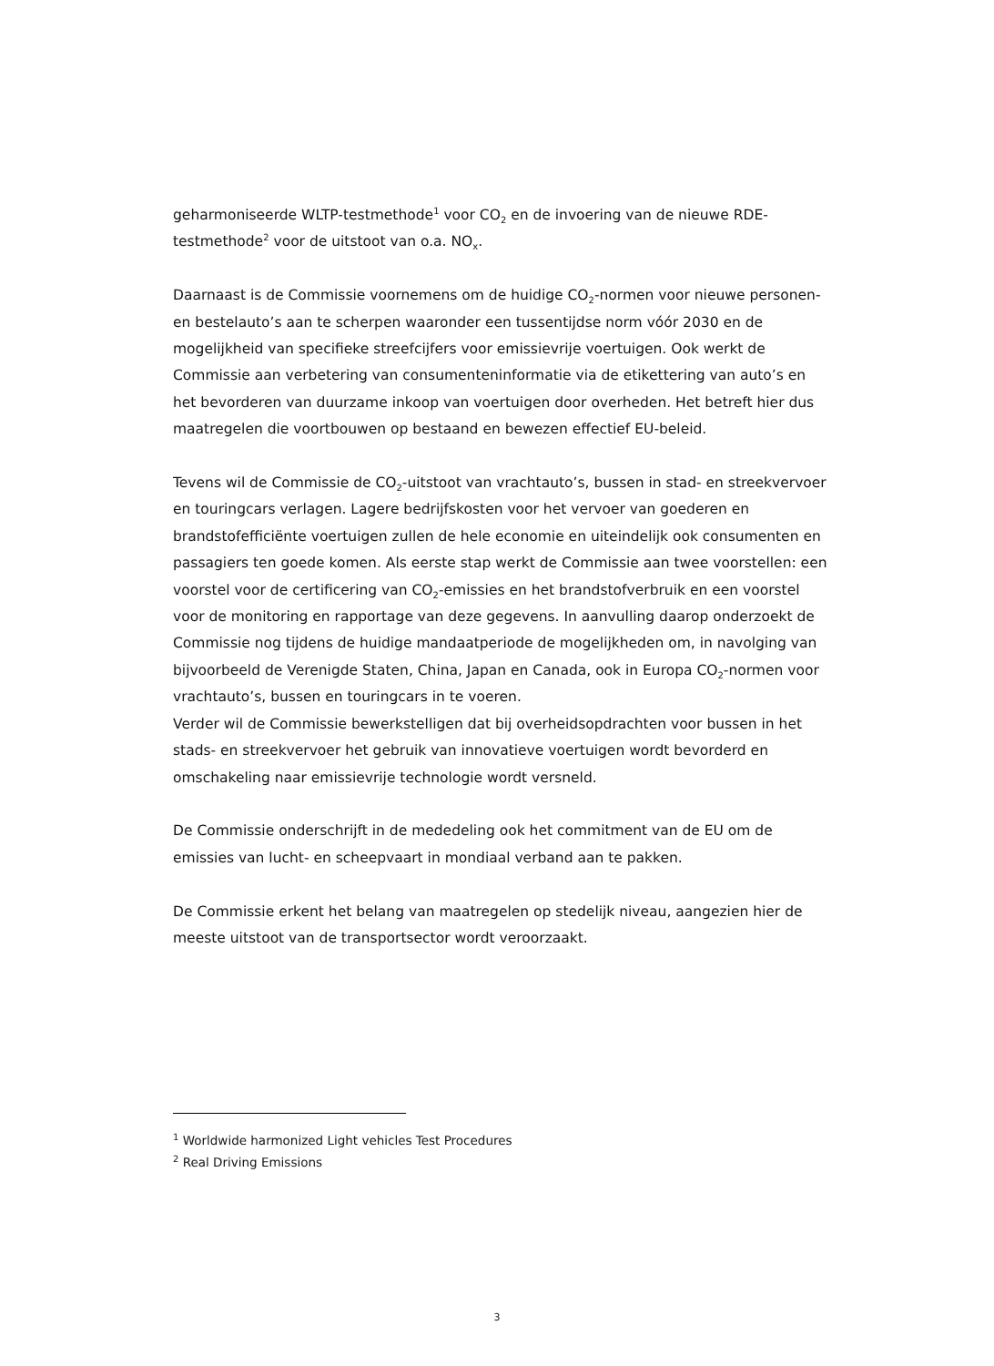geharmoniseerde WLTP-testmethode<sup>1</sup> voor CO<sub>2</sub> en de invoering van de nieuwe RDE-testmethode<sup>2</sup> voor de uitstoot van o.a. NO<sub>x</sub>.
Daarnaast is de Commissie voornemens om de huidige CO<sub>2</sub>-normen voor nieuwe personen- en bestelauto’s aan te scherpen waaronder een tussentijdse norm vóór 2030 en de mogelijkheid van specifieke streefcijfers voor emissievrije voertuigen. Ook werkt de Commissie aan verbetering van consumenteninformatie via de etikettering van auto’s en het bevorderen van duurzame inkoop van voertuigen door overheden. Het betreft hier dus maatregelen die voortbouwen op bestaand en bewezen effectief EU-beleid.
Tevens wil de Commissie de CO<sub>2</sub>-uitstoot van vrachtauto’s, bussen in stad- en streekvervoer en touringcars verlagen. Lagere bedrijfskosten voor het vervoer van goederen en brandstofefficiënte voertuigen zullen de hele economie en uiteindelijk ook consumenten en passagiers ten goede komen. Als eerste stap werkt de Commissie aan twee voorstellen: een voorstel voor de certificering van CO<sub>2</sub>-emissies en het brandstofverbruik en een voorstel voor de monitoring en rapportage van deze gegevens. In aanvulling daarop onderzoekt de Commissie nog tijdens de huidige mandaatperiode de mogelijkheden om, in navolging van bijvoorbeeld de Verenigde Staten, China, Japan en Canada, ook in Europa CO<sub>2</sub>-normen voor vrachtauto’s, bussen en touringcars in te voeren.
Verder wil de Commissie bewerkstelligen dat bij overheidsopdrachten voor bussen in het stads- en streekvervoer het gebruik van innovatieve voertuigen wordt bevorderd en omschakeling naar emissievrije technologie wordt versneld.
De Commissie onderschrijft in de mededeling ook het commitment van de EU om de emissies van lucht- en scheepvaart in mondiaal verband aan te pakken.
De Commissie erkent het belang van maatregelen op stedelijk niveau, aangezien hier de meeste uitstoot van de transportsector wordt veroorzaakt.
<sup>1</sup> Worldwide harmonized Light vehicles Test Procedures
<sup>2</sup> Real Driving Emissions
3